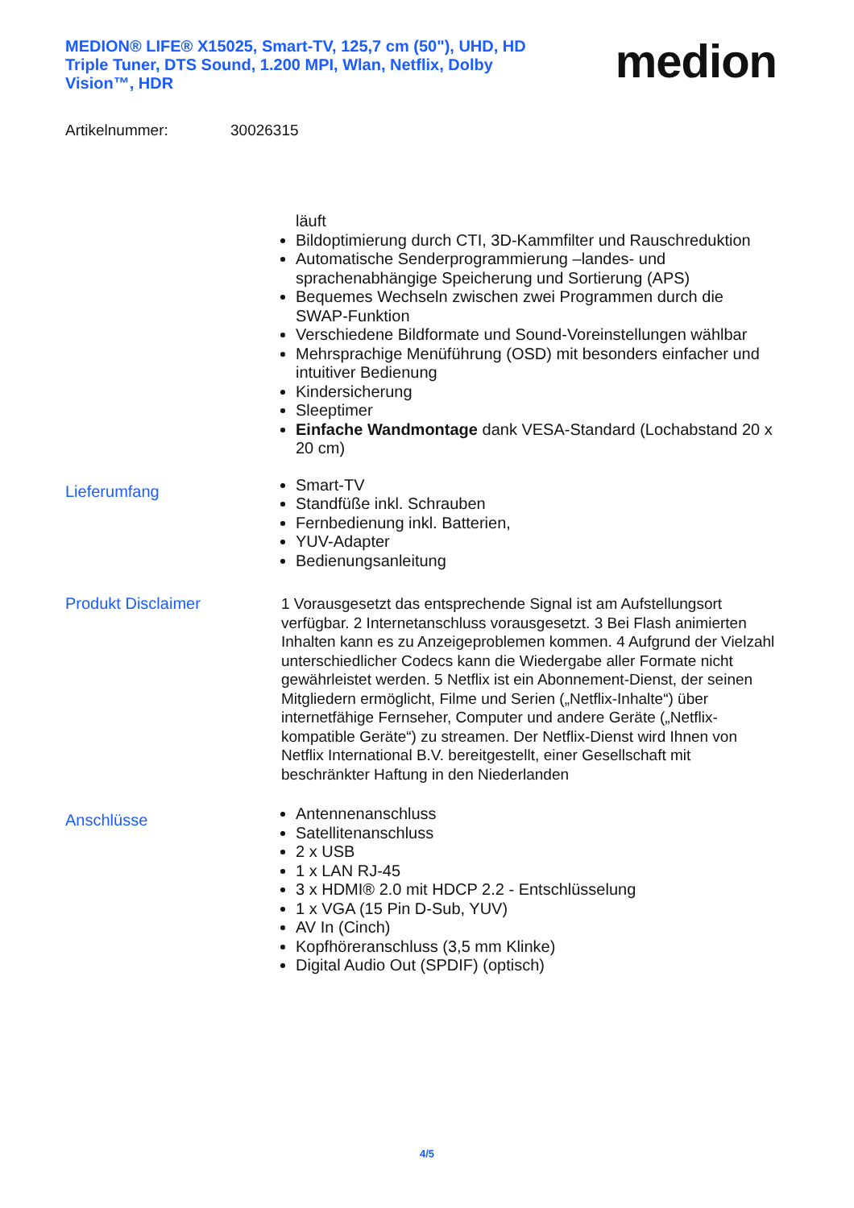MEDION® LIFE® X15025, Smart-TV, 125,7 cm (50"), UHD, HD Triple Tuner, DTS Sound, 1.200 MPI, Wlan, Netflix, Dolby Vision™, HDR
medion
Artikelnummer: 30026315
läuft
Bildoptimierung durch CTI, 3D-Kammfilter und Rauschreduktion
Automatische Senderprogrammierung –landes- und sprachenabhängige Speicherung und Sortierung (APS)
Bequemes Wechseln zwischen zwei Programmen durch die SWAP-Funktion
Verschiedene Bildformate und Sound-Voreinstellungen wählbar
Mehrsprachige Menüführung (OSD) mit besonders einfacher und intuitiver Bedienung
Kindersicherung
Sleeptimer
Einfache Wandmontage dank VESA-Standard (Lochabstand 20 x 20 cm)
Lieferumfang
Smart-TV
Standfüße inkl. Schrauben
Fernbedienung inkl. Batterien,
YUV-Adapter
Bedienungsanleitung
Produkt Disclaimer
1 Vorausgesetzt das entsprechende Signal ist am Aufstellungsort verfügbar. 2 Internetanschluss vorausgesetzt. 3 Bei Flash animierten Inhalten kann es zu Anzeigeproblemen kommen. 4 Aufgrund der Vielzahl unterschiedlicher Codecs kann die Wiedergabe aller Formate nicht gewährleistet werden. 5 Netflix ist ein Abonnement-Dienst, der seinen Mitgliedern ermöglicht, Filme und Serien („Netflix-Inhalte“) über internetfähige Fernseher, Computer und andere Geräte („Netflix-kompatible Geräte“) zu streamen. Der Netflix-Dienst wird Ihnen von Netflix International B.V. bereitgestellt, einer Gesellschaft mit beschränkter Haftung in den Niederlanden
Anschlüsse
Antennenanschluss
Satellitenanschluss
2 x USB
1 x LAN RJ-45
3 x HDMI® 2.0 mit HDCP 2.2 - Entschlüsselung
1 x VGA (15 Pin D-Sub, YUV)
AV In (Cinch)
Kopfhöreranschluss (3,5 mm Klinke)
Digital Audio Out (SPDIF) (optisch)
4/5